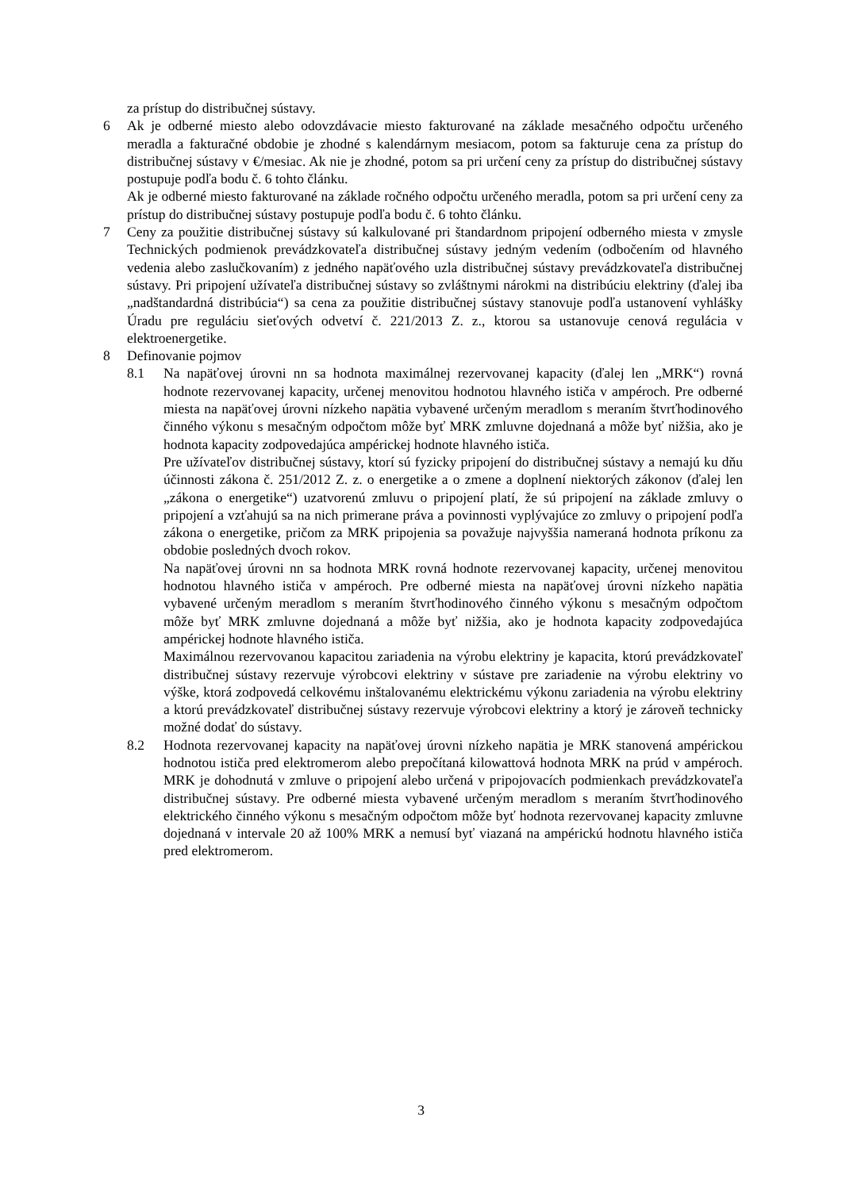za prístup do distribučnej sústavy.
6 Ak je odberné miesto alebo odovzdávacie miesto fakturované na základe mesačného odpočtu určeného meradla a fakturačné obdobie je zhodné s kalendárnym mesiacom, potom sa fakturuje cena za prístup do distribučnej sústavy v €/mesiac. Ak nie je zhodné, potom sa pri určení ceny za prístup do distribučnej sústavy postupuje podľa bodu č. 6 tohto článku.
Ak je odberné miesto fakturované na základe ročného odpočtu určeného meradla, potom sa pri určení ceny za prístup do distribučnej sústavy postupuje podľa bodu č. 6 tohto článku.
7 Ceny za použitie distribučnej sústavy sú kalkulované pri štandardnom pripojení odberného miesta v zmysle Technických podmienok prevádzkovateľa distribučnej sústavy jedným vedením (odbočením od hlavného vedenia alebo zaslučkovaním) z jedného napäťového uzla distribučnej sústavy prevádzkovateľa distribučnej sústavy. Pri pripojení užívateľa distribučnej sústavy so zvláštnymi nárokmi na distribúciu elektriny (ďalej iba „nadštandardná distribúcia“) sa cena za použitie distribučnej sústavy stanovuje podľa ustanovení vyhlášky Úradu pre reguláciu sieťových odvetví č. 221/2013 Z. z., ktorou sa ustanovuje cenová regulácia v elektroenergetike.
8 Definovanie pojmov
8.1 Na napäťovej úrovni nn sa hodnota maximálnej rezervovanej kapacity (ďalej len „MRK“) rovná hodnote rezervovanej kapacity, určenej menovitou hodnotou hlavného ističa v ampéroch. Pre odberné miesta na napäťovej úrovni nízkeho napätia vybavené určeným meradlom s meraním štvrťhodinového činného výkonu s mesačným odpočtom môže byť MRK zmluvne dojednaná a môže byť nižšia, ako je hodnota kapacity zodpovedajúca ampérickej hodnote hlavného ističa.
Pre užívateľov distribučnej sústavy, ktorí sú fyzicky pripojení do distribučnej sústavy a nemajú ku dňu účinnosti zákona č. 251/2012 Z. z. o energetike a o zmene a doplnení niektorých zákonov (ďalej len „zákona o energetike“) uzatvorenú zmluvu o pripojení platí, že sú pripojení na základe zmluvy o pripojení a vzťahujú sa na nich primerane práva a povinnosti vyplývajúce zo zmluvy o pripojení podľa zákona o energetike, pričom za MRK pripojenia sa považuje najvyššia nameraná hodnota príkonu za obdobie posledných dvoch rokov.
Na napäťovej úrovni nn sa hodnota MRK rovná hodnote rezervovanej kapacity, určenej menovitou hodnotou hlavného ističa v ampéroch. Pre odberné miesta na napäťovej úrovni nízkeho napätia vybavené určeným meradlom s meraním štvrťhodinového činného výkonu s mesačným odpočtom môže byť MRK zmluvne dojednaná a môže byť nižšia, ako je hodnota kapacity zodpovedajúca ampérickej hodnote hlavného ističa.
Maximálnou rezervovanou kapacitou zariadenia na výrobu elektriny je kapacita, ktorú prevádzkovateľ distribučnej sústavy rezervuje výrobcovi elektriny v sústave pre zariadenie na výrobu elektriny vo výške, ktorá zodpovedá celkovému inštalovanému elektrickému výkonu zariadenia na výrobu elektriny a ktorú prevádzkovateľ distribučnej sústavy rezervuje výrobcovi elektriny a ktorý je zároveň technicky možné dodať do sústavy.
8.2 Hodnota rezervovanej kapacity na napäťovej úrovni nízkeho napätia je MRK stanovená ampérickou hodnotou ističa pred elektromerom alebo prepočítaná kilowattová hodnota MRK na prúd v ampéroch. MRK je dohodnutá v zmluve o pripojení alebo určená v pripojovacích podmienkach prevádzkovateľa distribučnej sústavy. Pre odberné miesta vybavené určeným meradlom s meraním štvrťhodinového elektrického činného výkonu s mesačným odpočtom môže byť hodnota rezervovanej kapacity zmluvne dojednaná v intervale 20 až 100% MRK a nemusí byť viazaná na ampérickú hodnotu hlavného ističa pred elektromerom.
3